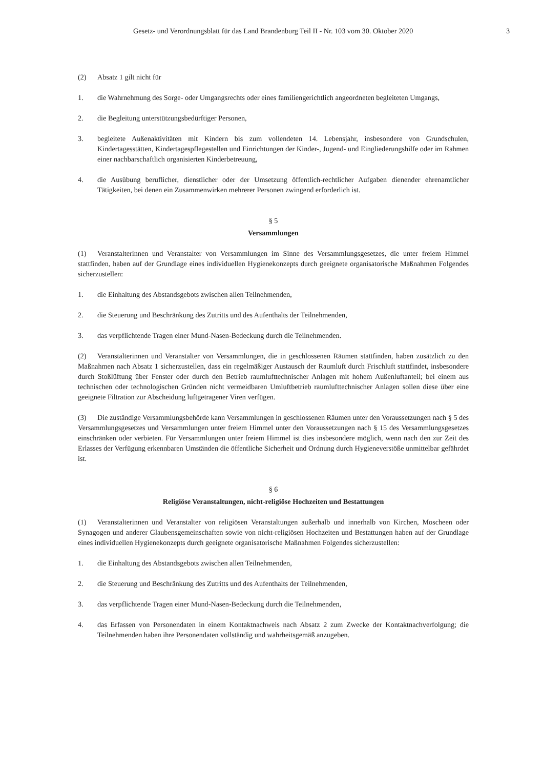Gesetz- und Verordnungsblatt für das Land Brandenburg Teil II - Nr. 103 vom 30. Oktober 2020 3
(2) Absatz 1 gilt nicht für
1. die Wahrnehmung des Sorge- oder Umgangsrechts oder eines familiengerichtlich angeordneten begleiteten Umgangs,
2. die Begleitung unterstützungsbedürftiger Personen,
3. begleitete Außenaktivitäten mit Kindern bis zum vollendeten 14. Lebensjahr, insbesondere von Grundschulen, Kindertagesstätten, Kindertagespflegestellen und Einrichtungen der Kinder-, Jugend- und Eingliederungshilfe oder im Rahmen einer nachbarschaftlich organisierten Kinderbetreuung,
4. die Ausübung beruflicher, dienstlicher oder der Umsetzung öffentlich-rechtlicher Aufgaben dienender ehrenamtlicher Tätigkeiten, bei denen ein Zusammenwirken mehrerer Personen zwingend erforderlich ist.
§ 5
Versammlungen
(1) Veranstalterinnen und Veranstalter von Versammlungen im Sinne des Versammlungsgesetzes, die unter freiem Himmel stattfinden, haben auf der Grundlage eines individuellen Hygienekonzepts durch geeignete organisatorische Maßnahmen Folgendes sicherzustellen:
1. die Einhaltung des Abstandsgebots zwischen allen Teilnehmenden,
2. die Steuerung und Beschränkung des Zutritts und des Aufenthalts der Teilnehmenden,
3. das verpflichtende Tragen einer Mund-Nasen-Bedeckung durch die Teilnehmenden.
(2) Veranstalterinnen und Veranstalter von Versammlungen, die in geschlossenen Räumen stattfinden, haben zusätzlich zu den Maßnahmen nach Absatz 1 sicherzustellen, dass ein regelmäßiger Austausch der Raumluft durch Frischluft stattfindet, insbesondere durch Stoßlüftung über Fenster oder durch den Betrieb raumlufttechnischer Anlagen mit hohem Außenluftanteil; bei einem aus technischen oder technologischen Gründen nicht vermeidbaren Umluftbetrieb raumlufttechnischer Anlagen sollen diese über eine geeignete Filtration zur Abscheidung luftgetragener Viren verfügen.
(3) Die zuständige Versammlungsbehörde kann Versammlungen in geschlossenen Räumen unter den Voraussetzungen nach § 5 des Versammlungsgesetzes und Versammlungen unter freiem Himmel unter den Voraussetzungen nach § 15 des Versammlungsgesetzes einschränken oder verbieten. Für Versammlungen unter freiem Himmel ist dies insbesondere möglich, wenn nach den zur Zeit des Erlasses der Verfügung erkennbaren Umständen die öffentliche Sicherheit und Ordnung durch Hygieneverstöße unmittelbar gefährdet ist.
§ 6
Religiöse Veranstaltungen, nicht-religiöse Hochzeiten und Bestattungen
(1) Veranstalterinnen und Veranstalter von religiösen Veranstaltungen außerhalb und innerhalb von Kirchen, Moscheen oder Synagogen und anderer Glaubensgemeinschaften sowie von nicht-religiösen Hochzeiten und Bestattungen haben auf der Grundlage eines individuellen Hygienekonzepts durch geeignete organisatorische Maßnahmen Folgendes sicherzustellen:
1. die Einhaltung des Abstandsgebots zwischen allen Teilnehmenden,
2. die Steuerung und Beschränkung des Zutritts und des Aufenthalts der Teilnehmenden,
3. das verpflichtende Tragen einer Mund-Nasen-Bedeckung durch die Teilnehmenden,
4. das Erfassen von Personendaten in einem Kontaktnachweis nach Absatz 2 zum Zwecke der Kontaktnachverfolgung; die Teilnehmenden haben ihre Personendaten vollständig und wahrheitsgemäß anzugeben.